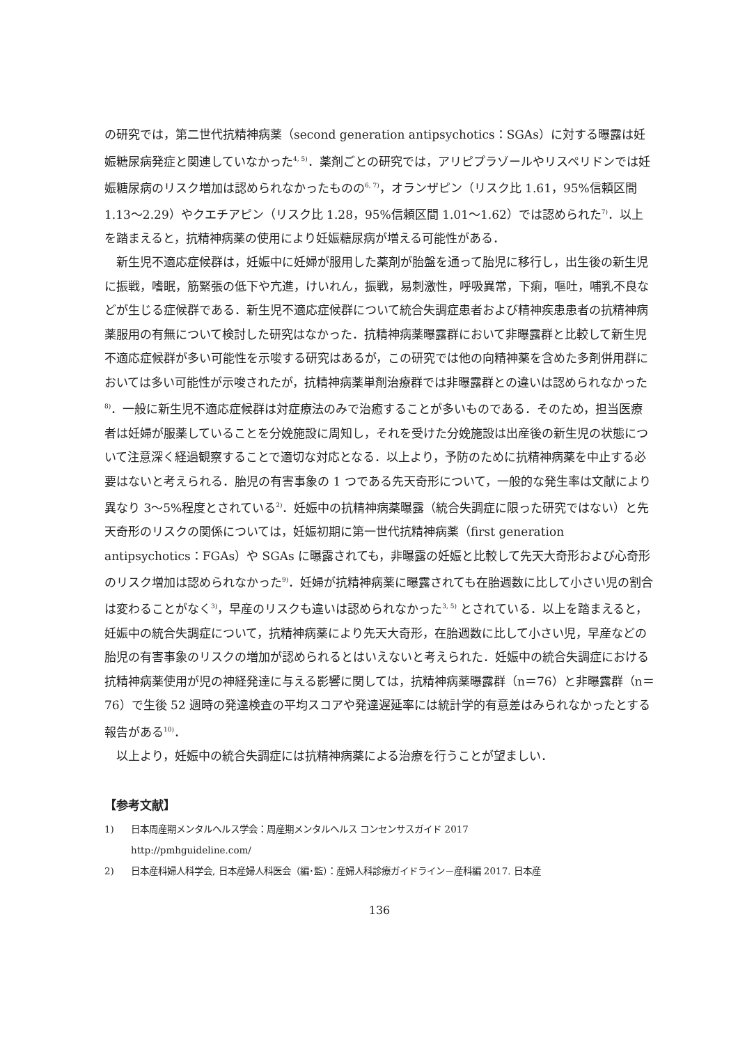の研究では，第二世代抗精神病薬（second generation antipsychotics：SGAs）に対する曝露は妊娠糖尿病発症と関連していなかった<sup>4, 5)</sup>．薬剤ごとの研究では，アリピプラゾールやリスペリドンでは妊娠糖尿病のリスク増加は認められなかったものの<sup>6, 7)</sup>，オランザピン（リスク比 1.61，95%信頼区間 1.13〜2.29）やクエチアピン（リスク比 1.28，95%信頼区間 1.01〜1.62）では認められた<sup>7)</sup>．以上を踏まえると，抗精神病薬の使用により妊娠糖尿病が増える可能性がある．
新生児不適応症候群は，妊娠中に妊婦が服用した薬剤が胎盤を通って胎児に移行し，出生後の新生児に振戦，嗜眠，筋緊張の低下や亢進，けいれん，振戦，易刺激性，呼吸異常，下痢，嘔吐，哺乳不良などが生じる症候群である．新生児不適応症候群について統合失調症患者および精神疾患患者の抗精神病薬服用の有無について検討した研究はなかった．抗精神病薬曝露群において非曝露群と比較して新生児不適応症候群が多い可能性を示唆する研究はあるが，この研究では他の向精神薬を含めた多剤併用群においては多い可能性が示唆されたが，抗精神病薬単剤治療群では非曝露群との違いは認められなかった<sup>8)</sup>．一般に新生児不適応症候群は対症療法のみで治癒することが多いものである．そのため，担当医療者は妊婦が服薬していることを分娩施設に周知し，それを受けた分娩施設は出産後の新生児の状態について注意深く経過観察することで適切な対応となる．以上より，予防のために抗精神病薬を中止する必要はないと考えられる．胎児の有害事象の 1 つである先天奇形について，一般的な発生率は文献により異なり 3〜5%程度とされている<sup>2)</sup>．妊娠中の抗精神病薬曝露（統合失調症に限った研究ではない）と先天奇形のリスクの関係については，妊娠初期に第一世代抗精神病薬（first generation antipsychotics：FGAs）や SGAs に曝露されても，非曝露の妊娠と比較して先天大奇形および心奇形のリスク増加は認められなかった<sup>9)</sup>．妊婦が抗精神病薬に曝露されても在胎週数に比して小さい児の割合は変わることがなく<sup>3)</sup>，早産のリスクも違いは認められなかった<sup>3, 5)</sup> とされている．以上を踏まえると，妊娠中の統合失調症について，抗精神病薬により先天大奇形，在胎週数に比して小さい児，早産などの胎児の有害事象のリスクの増加が認められるとはいえないと考えられた．妊娠中の統合失調症における抗精神病薬使用が児の神経発達に与える影響に関しては，抗精神病薬曝露群（n＝76）と非曝露群（n＝76）で生後 52 週時の発達検査の平均スコアや発達遅延率には統計学的有意差はみられなかったとする報告がある<sup>10)</sup>．
以上より，妊娠中の統合失調症には抗精神病薬による治療を行うことが望ましい．
【参考文献】
1) 日本周産期メンタルヘルス学会：周産期メンタルヘルス コンセンサスガイド 2017
http://pmhguideline.com/
2) 日本産科婦人科学会, 日本産婦人科医会（編･監）：産婦人科診療ガイドライン－産科編 2017. 日本産
136